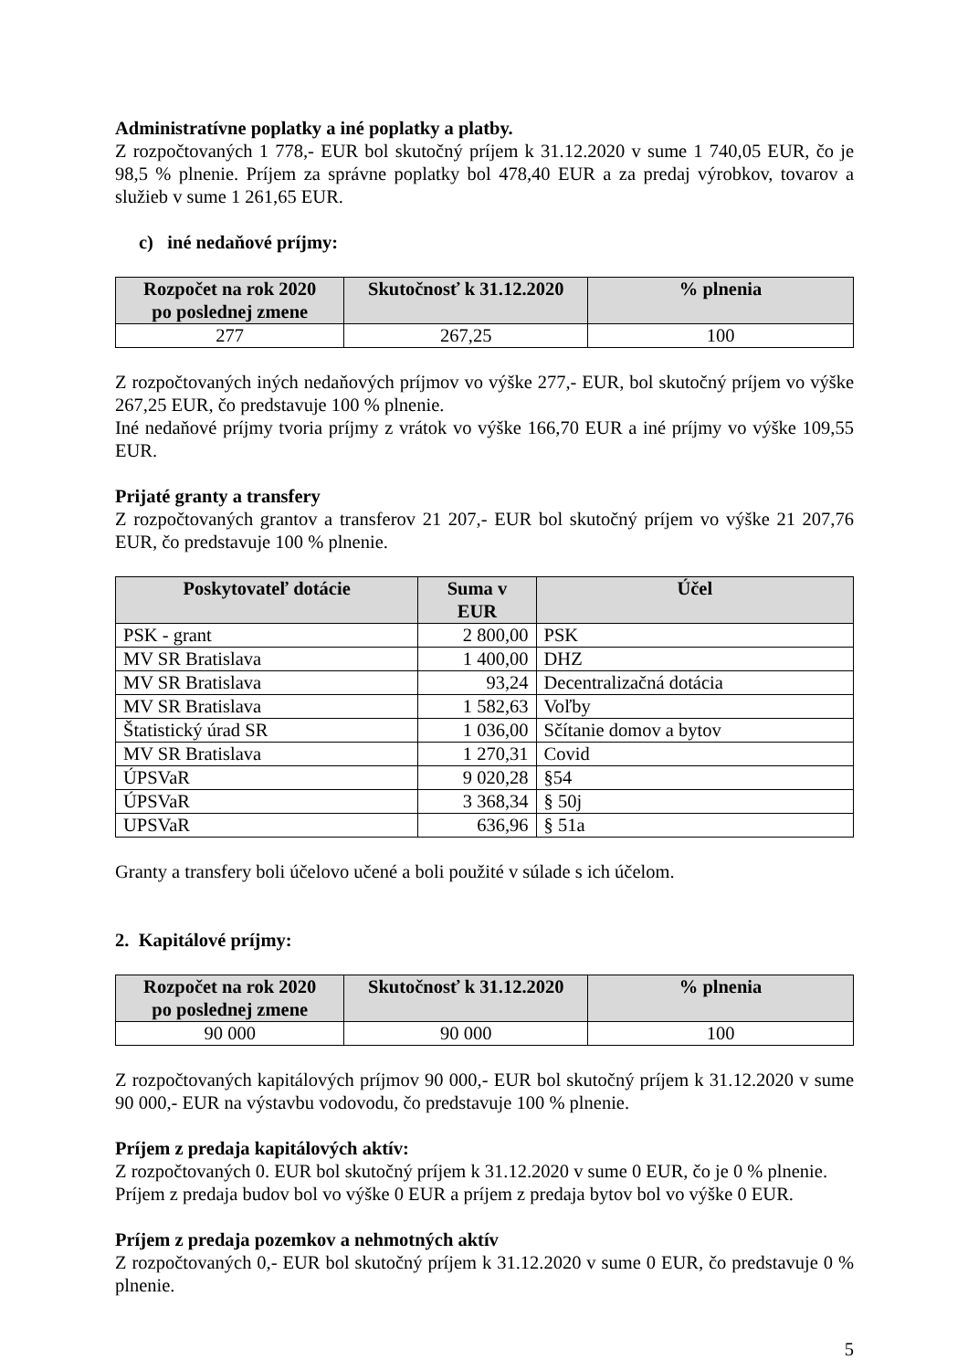Administratívne poplatky a iné poplatky a platby.
Z rozpočtovaných 1 778,- EUR bol skutočný príjem k 31.12.2020 v sume 1 740,05 EUR, čo je 98,5 % plnenie. Príjem za správne poplatky bol 478,40 EUR a za predaj výrobkov, tovarov a služieb v sume 1 261,65 EUR.
c) iné nedaňové príjmy:
| Rozpočet na rok 2020 po poslednej zmene | Skutočnosť k 31.12.2020 | % plnenia |
| --- | --- | --- |
| 277 | 267,25 | 100 |
Z rozpočtovaných iných nedaňových príjmov vo výške 277,- EUR, bol skutočný príjem vo výške 267,25 EUR, čo predstavuje 100 % plnenie.
Iné nedaňové príjmy tvoria príjmy z vrátok vo výške 166,70 EUR a iné príjmy vo výške 109,55 EUR.
Prijaté granty a transfery
Z rozpočtovaných grantov a transferov 21 207,- EUR bol skutočný príjem vo výške 21 207,76 EUR, čo predstavuje 100 % plnenie.
| Poskytovateľ dotácie | Suma v EUR | Účel |
| --- | --- | --- |
| PSK - grant | 2 800,00 | PSK |
| MV SR Bratislava | 1 400,00 | DHZ |
| MV SR Bratislava | 93,24 | Decentralizačná dotácia |
| MV SR Bratislava | 1 582,63 | Voľby |
| Štatistický úrad SR | 1 036,00 | Sčítanie domov a bytov |
| MV SR Bratislava | 1 270,31 | Covid |
| ÚPSVaR | 9 020,28 | §54 |
| ÚPSVaR | 3 368,34 | § 50j |
| UPSVaR | 636,96 | § 51a |
Granty a transfery boli účelovo učené a boli použité v súlade s ich účelom.
2. Kapitálové príjmy:
| Rozpočet na rok 2020 po poslednej zmene | Skutočnosť k 31.12.2020 | % plnenia |
| --- | --- | --- |
| 90 000 | 90 000 | 100 |
Z rozpočtovaných kapitálových príjmov 90 000,- EUR bol skutočný príjem k 31.12.2020 v sume 90 000,- EUR na výstavbu vodovodu, čo predstavuje 100 % plnenie.
Príjem z predaja kapitálových aktív:
Z rozpočtovaných 0. EUR bol skutočný príjem k 31.12.2020 v sume 0 EUR, čo je 0 % plnenie.
Príjem z predaja budov bol vo výške 0 EUR a príjem z predaja bytov bol vo výške 0 EUR.
Príjem z predaja pozemkov a nehmotných aktív
Z rozpočtovaných 0,- EUR bol skutočný príjem k 31.12.2020 v sume 0 EUR, čo predstavuje 0 % plnenie.
5